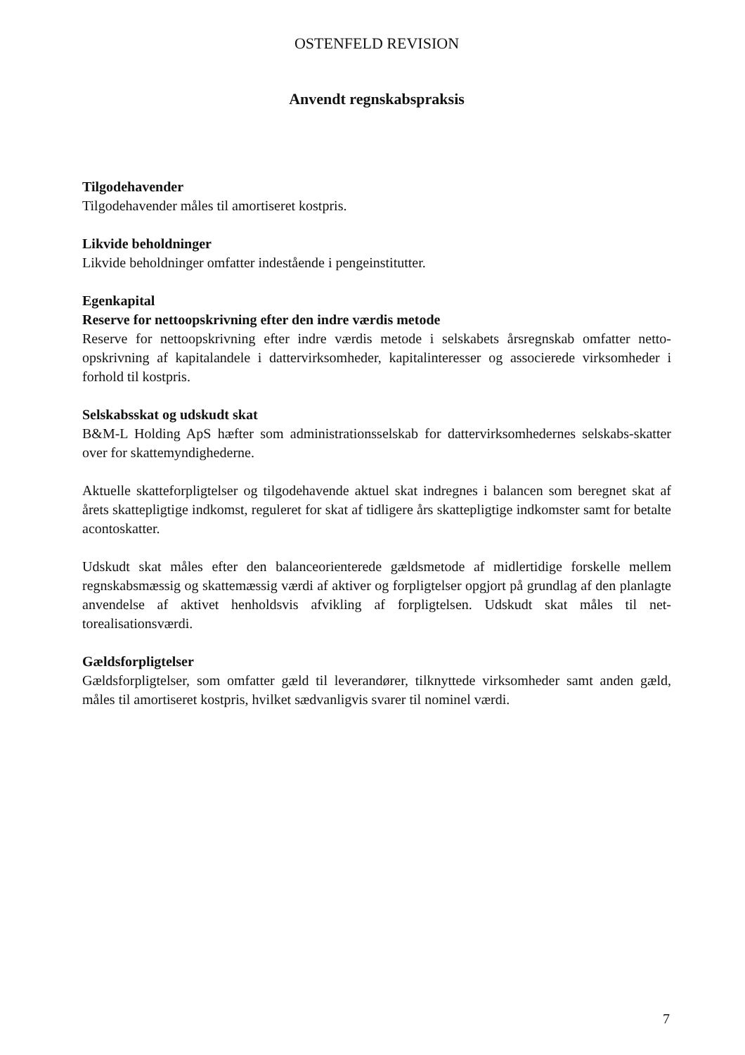OSTENFELD REVISION
Anvendt regnskabspraksis
Tilgodehavender
Tilgodehavender måles til amortiseret kostpris.
Likvide beholdninger
Likvide beholdninger omfatter indestående i pengeinstitutter.
Egenkapital
Reserve for nettoopskrivning efter den indre værdis metode
Reserve for nettoopskrivning efter indre værdis metode i selskabets årsregnskab omfatter netto-opskrivning af kapitalandele i dattervirksomheder, kapitalinteresser og associerede virksomheder i forhold til kostpris.
Selskabsskat og udskudt skat
B&M-L Holding ApS hæfter som administrationsselskab for dattervirksomhedernes selskabs-skatter over for skattemyndighederne.
Aktuelle skatteforpligtelser og tilgodehavende aktuel skat indregnes i balancen som beregnet skat af årets skattepligtige indkomst, reguleret for skat af tidligere års skattepligtige indkomster samt for betalte acontoskatter.
Udskudt skat måles efter den balanceorienterede gældsmetode af midlertidige forskelle mellem regnskabsmæssig og skattemæssig værdi af aktiver og forpligtelser opgjort på grundlag af den planlagte anvendelse af aktivet henholdsvis afvikling af forpligtelsen. Udskudt skat måles til net-torealisationsværdi.
Gældsforpligtelser
Gældsforpligtelser, som omfatter gæld til leverandører, tilknyttede virksomheder samt anden gæld, måles til amortiseret kostpris, hvilket sædvanligvis svarer til nominel værdi.
7